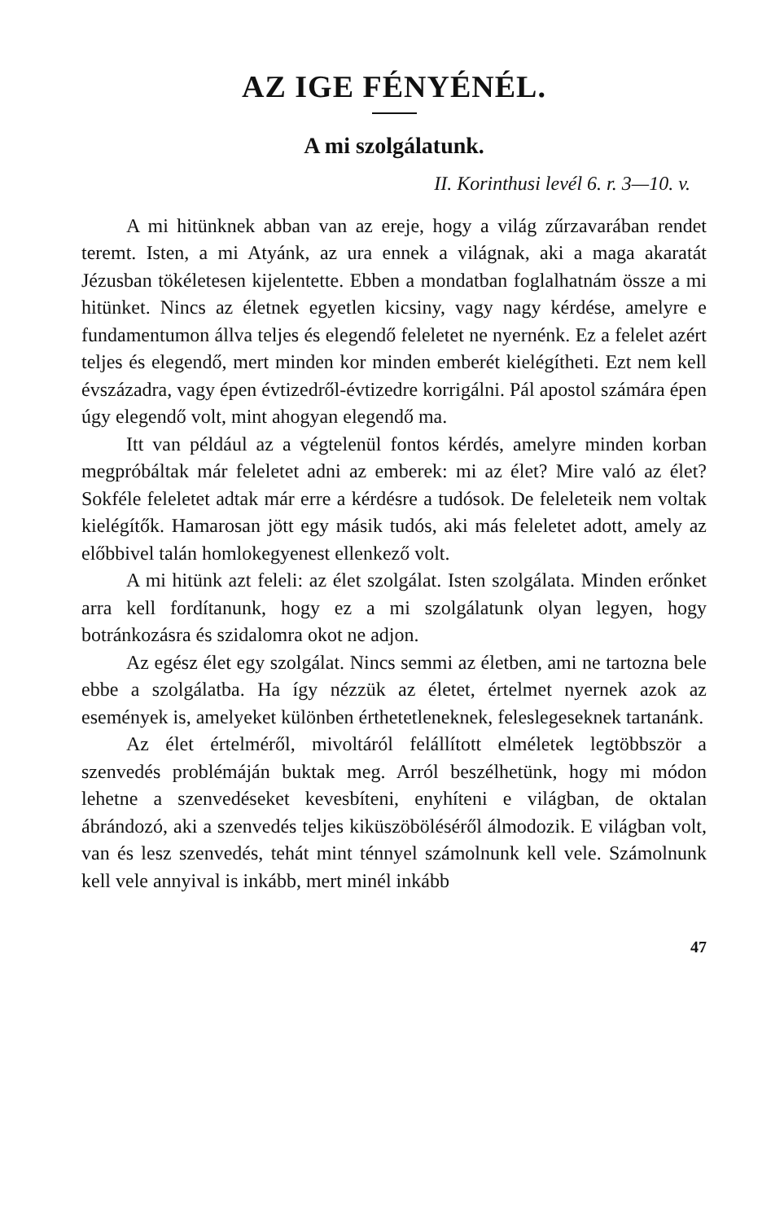AZ IGE FÉNYÉNÉL.
A mi szolgálatunk.
II. Korinthusi levél 6. r. 3—10. v.
A mi hitünknek abban van az ereje, hogy a világ zűrzavarában rendet teremt. Isten, a mi Atyánk, az ura ennek a világnak, aki a maga akaratát Jézusban tökéletesen kijelentette. Ebben a mondatban foglalhatnám össze a mi hitünket. Nincs az életnek egyetlen kicsiny, vagy nagy kérdése, amelyre e fundamentumon állva teljes és elegendő feleletet ne nyernénk. Ez a felelet azért teljes és elegendő, mert minden kor minden emberét kielégítheti. Ezt nem kell évszázadra, vagy épen évtizedről-évtizedre korrigálni. Pál apostol számára épen úgy elegendő volt, mint ahogyan elegendő ma.
Itt van például az a végtelenül fontos kérdés, amelyre minden korban megpróbáltak már feleletet adni az emberek: mi az élet? Mire való az élet? Sokféle feleletet adtak már erre a kérdésre a tudósok. De feleleteik nem voltak kielégítők. Hamarosan jött egy másik tudós, aki más feleletet adott, amely az előbbivel talán homlokegyenest ellenkező volt.
A mi hitünk azt feleli: az élet szolgálat. Isten szolgálata. Minden erőnket arra kell fordítanunk, hogy ez a mi szolgálatunk olyan legyen, hogy botránkozásra és szidalomra okot ne adjon.
Az egész élet egy szolgálat. Nincs semmi az életben, ami ne tartozna bele ebbe a szolgálatba. Ha így nézzük az életet, értelmet nyernek azok az események is, amelyeket különben érthetetleneknek, feleslegeseknek tartanánk.
Az élet értelméről, mivoltáról felállított elméletek legtöbbször a szenvedés problémáján buktak meg. Arról beszélhetünk, hogy mi módon lehetne a szenvedéseket kevesbíteni, enyhíteni e világban, de oktalan ábrándozó, aki a szenvedés teljes kiküszöböléséről álmodozik. E világban volt, van és lesz szenvedés, tehát mint ténnyel számolnunk kell vele. Számolnunk kell vele annyival is inkább, mert minél inkább
47